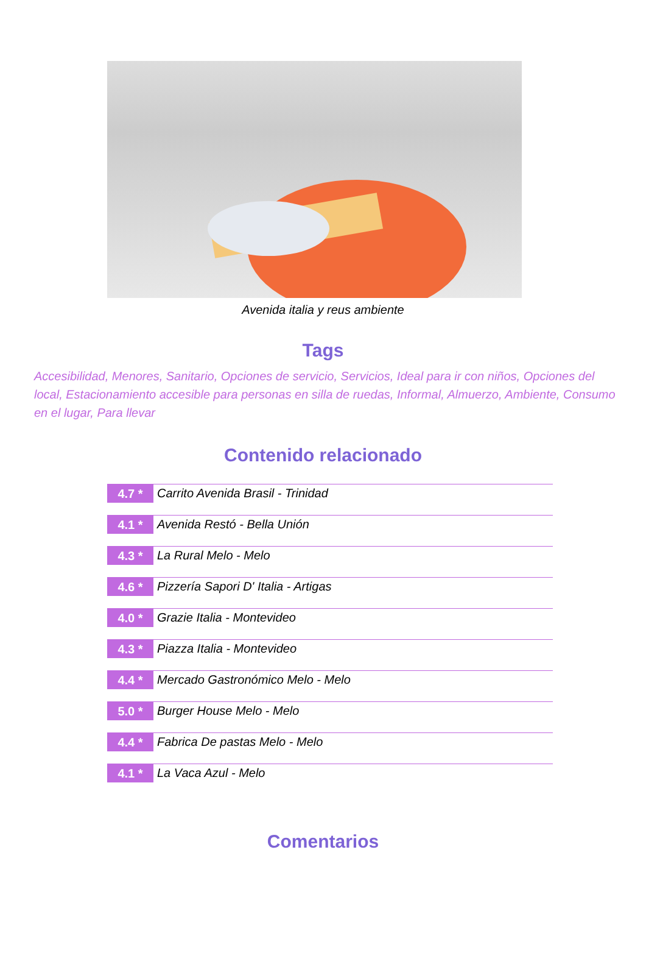Avenida italia y reus ambiente
Tags
Accesibilidad, Menores, Sanitario, Opciones de servicio, Servicios, Ideal para ir con niños, Opciones del local, Estacionamiento accesible para personas en silla de ruedas, Informal, Almuerzo, Ambiente, Consumo en el lugar, Para llevar
Contenido relacionado
4.7 * Carrito Avenida Brasil - Trinidad
4.1 * Avenida Restó - Bella Unión
4.3 * La Rural Melo - Melo
4.6 * Pizzería Sapori D' Italia - Artigas
4.0 * Grazie Italia - Montevideo
4.3 * Piazza Italia - Montevideo
4.4 * Mercado Gastronómico Melo - Melo
5.0 * Burger House Melo - Melo
4.4 * Fabrica De pastas Melo - Melo
4.1 * La Vaca Azul - Melo
Comentarios